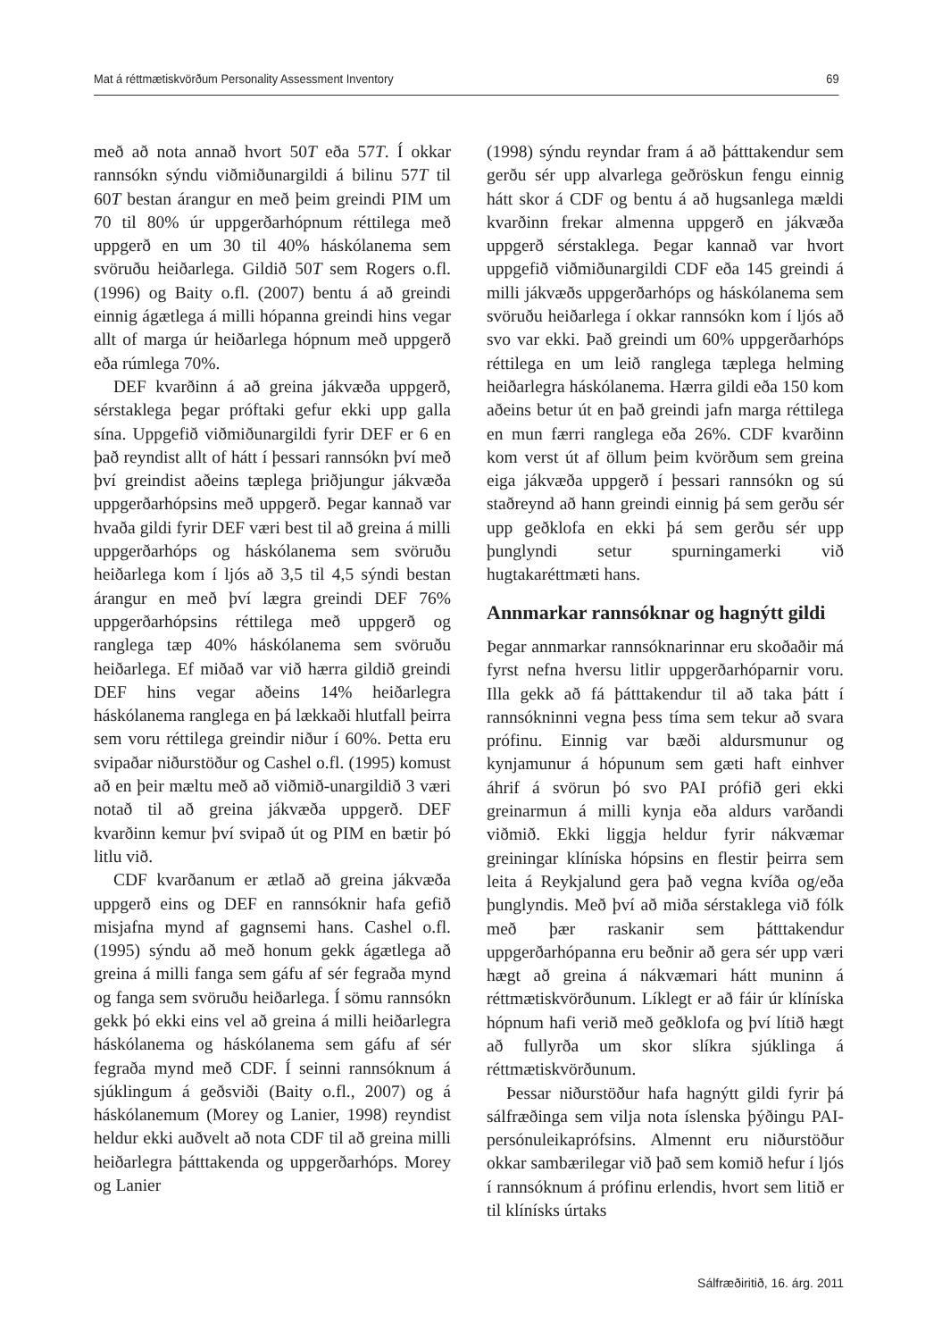Mat á réttmætiskvörðum Personality Assessment Inventory 69
með að nota annað hvort 50T eða 57T. Í okkar rannsókn sýndu viðmiðunargildi á bilinu 57T til 60T bestan árangur en með þeim greindi PIM um 70 til 80% úr uppgerðarhópnum réttilega með uppgerð en um 30 til 40% háskólanema sem svöruðu heiðarlega. Gildið 50T sem Rogers o.fl. (1996) og Baity o.fl. (2007) bentu á að greindi einnig ágætlega á milli hópanna greindi hins vegar allt of marga úr heiðarlega hópnum með uppgerð eða rúmlega 70%.
DEF kvarðinn á að greina jákvæða uppgerð, sérstaklega þegar próftaki gefur ekki upp galla sína. Uppgefið viðmiðunargildi fyrir DEF er 6 en það reyndist allt of hátt í þessari rannsókn því með því greindist aðeins tæplega þriðjungur jákvæða uppgerðarhópsins með uppgerð. Þegar kannað var hvaða gildi fyrir DEF væri best til að greina á milli uppgerðarhóps og háskólanema sem svöruðu heiðarlega kom í ljós að 3,5 til 4,5 sýndi bestan árangur en með því lægra greindi DEF 76% uppgerðarhópsins réttilega með uppgerð og ranglega tæp 40% háskólanema sem svöruðu heiðarlega. Ef miðað var við hærra gildið greindi DEF hins vegar aðeins 14% heiðarlegra háskólanema ranglega en þá lækkaði hlutfall þeirra sem voru réttilega greindir niður í 60%. Þetta eru svipaðar niðurstöður og Cashel o.fl. (1995) komust að en þeir mæltu með að viðmið-unargildið 3 væri notað til að greina jákvæða uppgerð. DEF kvarðinn kemur því svipað út og PIM en bætir þó litlu við.
CDF kvarðanum er ætlað að greina jákvæða uppgerð eins og DEF en rannsóknir hafa gefið misjafna mynd af gagnsemi hans. Cashel o.fl. (1995) sýndu að með honum gekk ágætlega að greina á milli fanga sem gáfu af sér fegraða mynd og fanga sem svöruðu heiðarlega. Í sömu rannsókn gekk þó ekki eins vel að greina á milli heiðarlegra háskólanema og háskólanema sem gáfu af sér fegraða mynd með CDF. Í seinni rannsóknum á sjúklingum á geðsviði (Baity o.fl., 2007) og á háskólanemum (Morey og Lanier, 1998) reyndist heldur ekki auðvelt að nota CDF til að greina milli heiðarlegra þátttakenda og uppgerðarhóps. Morey og Lanier
(1998) sýndu reyndar fram á að þátttakendur sem gerðu sér upp alvarlega geðröskun fengu einnig hátt skor á CDF og bentu á að hugsanlega mældi kvarðinn frekar almenna uppgerð en jákvæða uppgerð sérstaklega. Þegar kannað var hvort uppgefið viðmiðunargildi CDF eða 145 greindi á milli jákvæðs uppgerðarhóps og háskólanema sem svöruðu heiðarlega í okkar rannsókn kom í ljós að svo var ekki. Það greindi um 60% uppgerðarhóps réttilega en um leið ranglega tæplega helming heiðarlegra háskólanema. Hærra gildi eða 150 kom aðeins betur út en það greindi jafn marga réttilega en mun færri ranglega eða 26%. CDF kvarðinn kom verst út af öllum þeim kvörðum sem greina eiga jákvæða uppgerð í þessari rannsókn og sú staðreynd að hann greindi einnig þá sem gerðu sér upp geðklofa en ekki þá sem gerðu sér upp þunglyndi setur spurningamerki við hugtakaréttmæti hans.
Annmarkar rannsóknar og hagnýtt gildi
Þegar annmarkar rannsóknarinnar eru skoðaðir má fyrst nefna hversu litlir uppgerðarhóparnir voru. Illa gekk að fá þátttakendur til að taka þátt í rannsókninni vegna þess tíma sem tekur að svara prófinu. Einnig var bæði aldursmunur og kynjamunur á hópunum sem gæti haft einhver áhrif á svörun þó svo PAI prófið geri ekki greinarmun á milli kynja eða aldurs varðandi viðmið. Ekki liggja heldur fyrir nákvæmar greiningar klíníska hópsins en flestir þeirra sem leita á Reykjalund gera það vegna kvíða og/eða þunglyndis. Með því að miða sérstaklega við fólk með þær raskanir sem þátttakendur uppgerðarhópanna eru beðnir að gera sér upp væri hægt að greina á nákvæmari hátt muninn á réttmætiskvörðunum. Líklegt er að fáir úr klíníska hópnum hafi verið með geðklofa og því lítið hægt að fullyrða um skor slíkra sjúklinga á réttmætiskvörðunum.
Þessar niðurstöður hafa hagnýtt gildi fyrir þá sálfræðinga sem vilja nota íslenska þýðingu PAI-persónuleikaprófsins. Almennt eru niðurstöður okkar sambærilegar við það sem komið hefur í ljós í rannsóknum á prófinu erlendis, hvort sem litið er til klínísks úrtaks
Sálfræðiritið, 16. árg. 2011